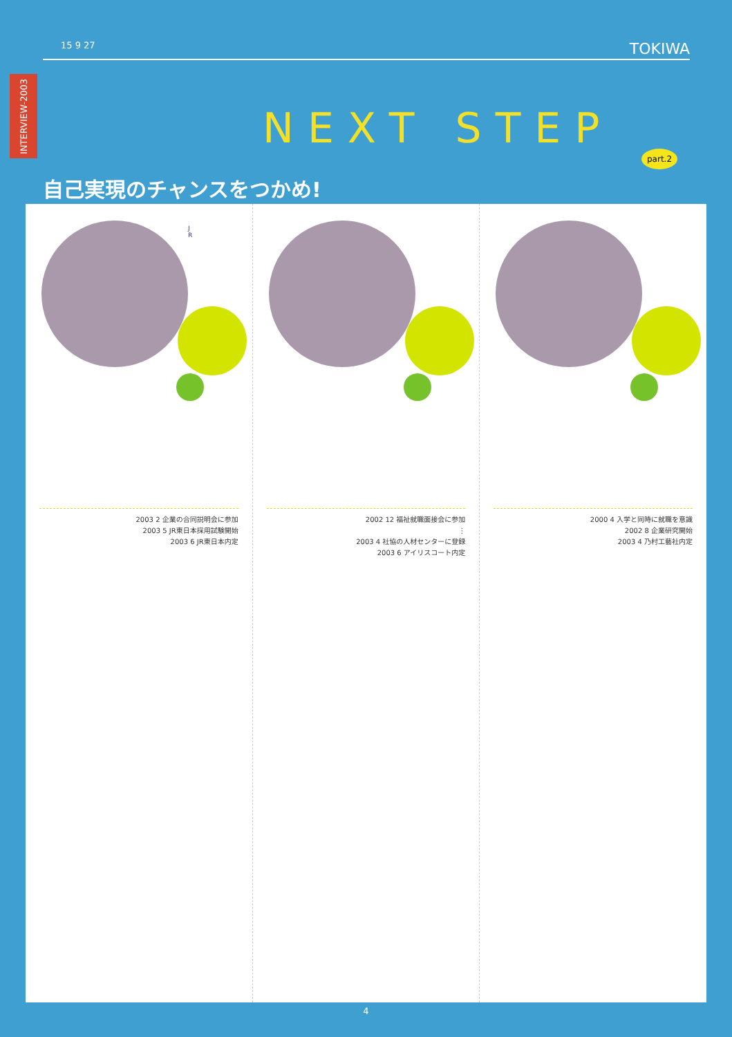15 9 27 TOKIWA
INTERVIEW-2003
NEXT STEP
part.2
自己実現のチャンスをつかめ!
J
R
2003 2 企業の合同説明会に参加
2003 5 JR東日本採用試験開始
2003 6 JR東日本内定
2002 12 福祉就職面接会に参加
⋮
2003 4 社協の人材センターに登録
2003 6 アイリスコート内定
2000 4 入学と同時に就職を意識
2002 8 企業研究開始
2003 4 乃村工藝社内定
4